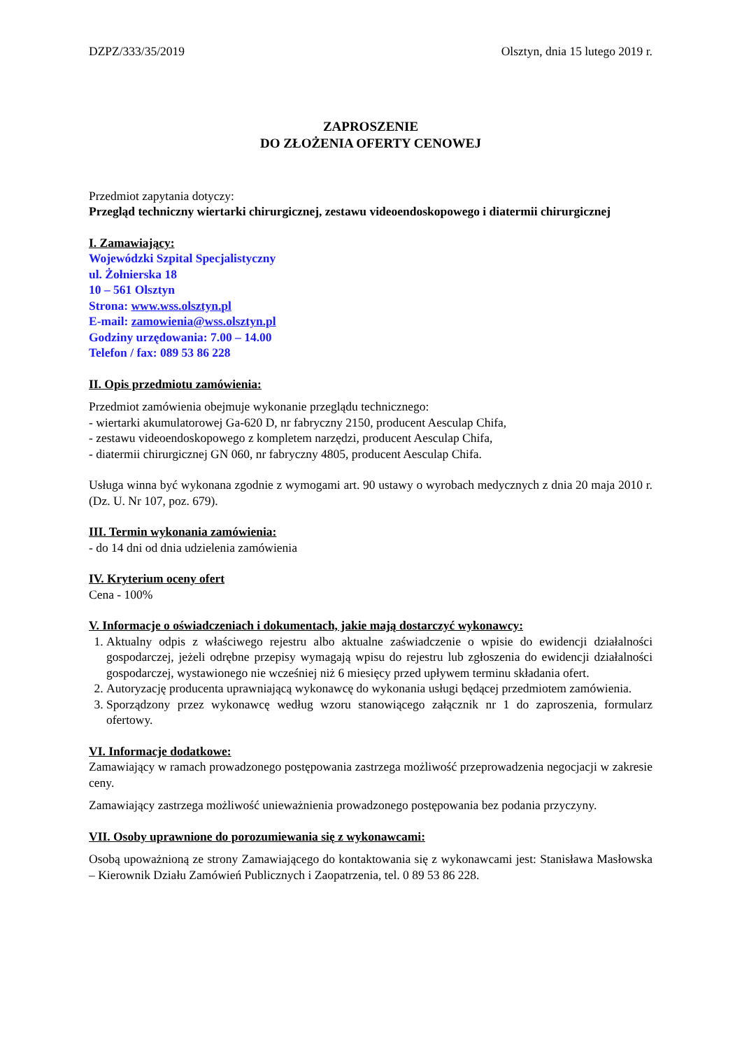DZPZ/333/35/2019 Olsztyn, dnia 15 lutego 2019 r.
ZAPROSZENIE
DO ZŁOŻENIA OFERTY CENOWEJ
Przedmiot zapytania dotyczy:
Przegląd techniczny wiertarki chirurgicznej, zestawu videoendoskopowego i diatermii chirurgicznej
I. Zamawiający:
Wojewódzki Szpital Specjalistyczny
ul. Żołnierska 18
10 – 561 Olsztyn
Strona: www.wss.olsztyn.pl
E-mail: zamowienia@wss.olsztyn.pl
Godziny urzędowania: 7.00 – 14.00
Telefon / fax: 089 53 86 228
II. Opis przedmiotu zamówienia:
Przedmiot zamówienia obejmuje wykonanie przeglądu technicznego:
- wiertarki akumulatorowej Ga-620 D, nr fabryczny 2150, producent Aesculap Chifa,
- zestawu videoendoskopowego z kompletem narzędzi, producent Aesculap Chifa,
- diatermii chirurgicznej GN 060, nr fabryczny 4805, producent Aesculap Chifa.
Usługa winna być wykonana zgodnie z wymogami art. 90 ustawy o wyrobach medycznych z dnia 20 maja 2010 r. (Dz. U. Nr 107, poz. 679).
III. Termin wykonania zamówienia:
- do 14 dni od dnia udzielenia zamówienia
IV. Kryterium oceny ofert
Cena - 100%
V. Informacje o oświadczeniach i dokumentach, jakie mają dostarczyć wykonawcy:
1. Aktualny odpis z właściwego rejestru albo aktualne zaświadczenie o wpisie do ewidencji działalności gospodarczej, jeżeli odrębne przepisy wymagają wpisu do rejestru lub zgłoszenia do ewidencji działalności gospodarczej, wystawionego nie wcześniej niż 6 miesięcy przed upływem terminu składania ofert.
2. Autoryzację producenta uprawniającą wykonawcę do wykonania usługi będącej przedmiotem zamówienia.
3. Sporządzony przez wykonawcę według wzoru stanowiącego załącznik nr 1 do zaproszenia, formularz ofertowy.
VI. Informacje dodatkowe:
Zamawiający w ramach prowadzonego postępowania zastrzega możliwość przeprowadzenia negocjacji w zakresie ceny.
Zamawiający zastrzega możliwość unieważnienia prowadzonego postępowania bez podania przyczyny.
VII. Osoby uprawnione do porozumiewania się z wykonawcami:
Osobą upoważnioną ze strony Zamawiającego do kontaktowania się z wykonawcami jest: Stanisława Masłowska – Kierownik Działu Zamówień Publicznych i Zaopatrzenia, tel. 0 89 53 86 228.